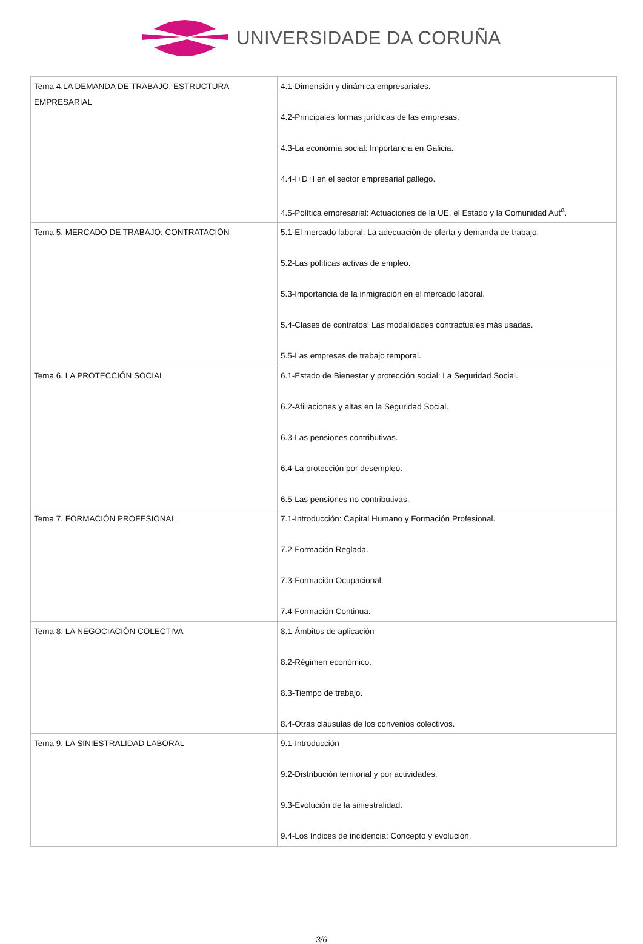UNIVERSIDADE DA CORUÑA
| Tema 4.LA DEMANDA DE TRABAJO: ESTRUCTURA EMPRESARIAL | 4.1-Dimensión y dinámica empresariales. 4.2-Principales formas jurídicas de las empresas. 4.3-La economía social: Importancia en Galicia. 4.4-I+D+I en el sector empresarial gallego. 4.5-Política empresarial: Actuaciones de la UE, el Estado y la Comunidad Aut<sup>a</sup>. |
| Tema 5. MERCADO DE TRABAJO: CONTRATACIÓN | 5.1-El mercado laboral: La adecuación de oferta y demanda de trabajo. 5.2-Las políticas activas de empleo. 5.3-Importancia de la inmigración en el mercado laboral. 5.4-Clases de contratos: Las modalidades contractuales más usadas. 5.5-Las empresas de trabajo temporal. |
| Tema 6. LA PROTECCIÓN SOCIAL | 6.1-Estado de Bienestar y protección social: La Seguridad Social. 6.2-Afiliaciones y altas en la Seguridad Social. 6.3-Las pensiones contributivas. 6.4-La protección por desempleo. 6.5-Las pensiones no contributivas. |
| Tema 7. FORMACIÓN PROFESIONAL | 7.1-Introducción: Capital Humano y Formación Profesional. 7.2-Formación Reglada. 7.3-Formación Ocupacional. 7.4-Formación Continua. |
| Tema 8. LA NEGOCIACIÓN COLECTIVA | 8.1-Ámbitos de aplicación 8.2-Régimen económico. 8.3-Tiempo de trabajo. 8.4-Otras cláusulas de los convenios colectivos. |
| Tema 9. LA SINIESTRALIDAD LABORAL | 9.1-Introducción 9.2-Distribución territorial y por actividades. 9.3-Evolución de la siniestralidad. 9.4-Los índices de incidencia: Concepto y evolución. |
3/6